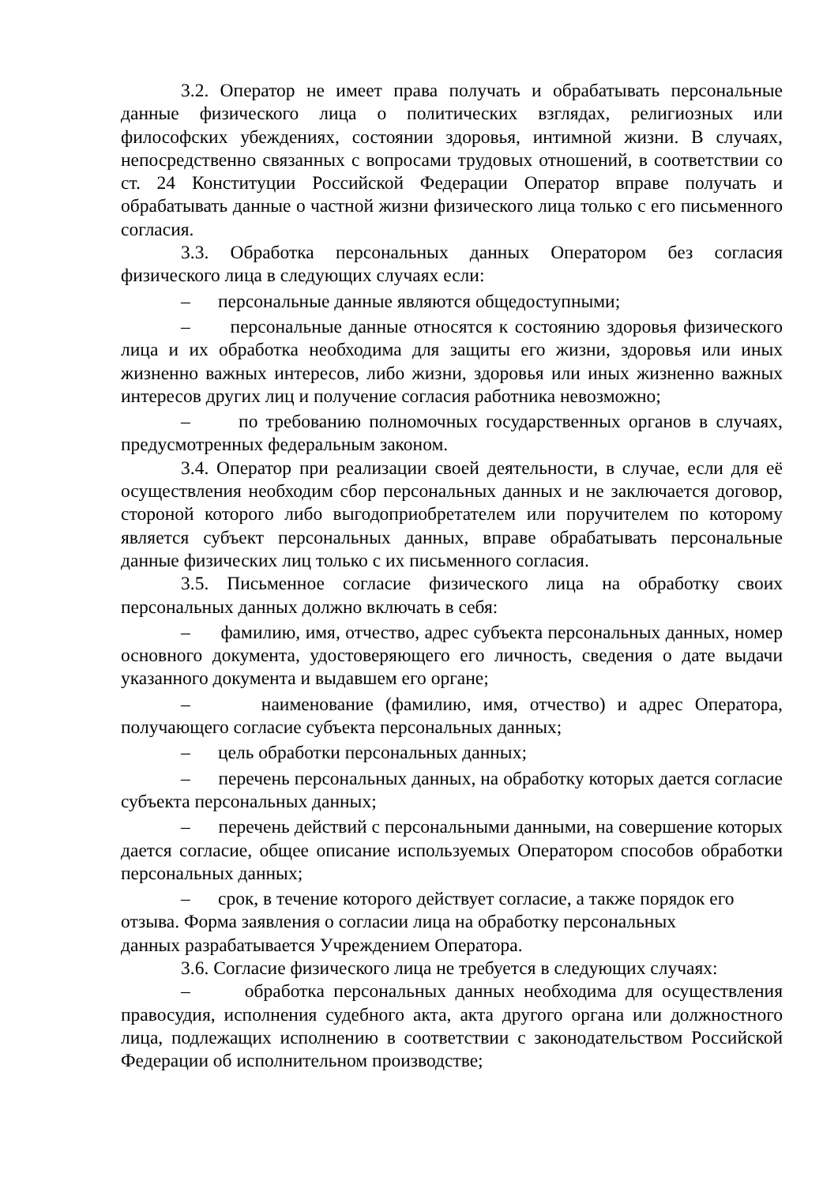3.2. Оператор не имеет права получать и обрабатывать персональные данные физического лица о политических взглядах, религиозных или философских убеждениях, состоянии здоровья, интимной жизни. В случаях, непосредственно связанных с вопросами трудовых отношений, в соответствии со ст. 24 Конституции Российской Федерации Оператор вправе получать и обрабатывать данные о частной жизни физического лица только с его письменного согласия.
3.3. Обработка персональных данных Оператором без согласия физического лица в следующих случаях если:
– персональные данные являются общедоступными;
– персональные данные относятся к состоянию здоровья физического лица и их обработка необходима для защиты его жизни, здоровья или иных жизненно важных интересов, либо жизни, здоровья или иных жизненно важных интересов других лиц и получение согласия работника невозможно;
– по требованию полномочных государственных органов в случаях, предусмотренных федеральным законом.
3.4. Оператор при реализации своей деятельности, в случае, если для её осуществления необходим сбор персональных данных и не заключается договор, стороной которого либо выгодоприобретателем или поручителем по которому является субъект персональных данных, вправе обрабатывать персональные данные физических лиц только с их письменного согласия.
3.5. Письменное согласие физического лица на обработку своих персональных данных должно включать в себя:
– фамилию, имя, отчество, адрес субъекта персональных данных, номер основного документа, удостоверяющего его личность, сведения о дате выдачи указанного документа и выдавшем его органе;
– наименование (фамилию, имя, отчество) и адрес Оператора, получающего согласие субъекта персональных данных;
– цель обработки персональных данных;
– перечень персональных данных, на обработку которых дается согласие субъекта персональных данных;
– перечень действий с персональными данными, на совершение которых дается согласие, общее описание используемых Оператором способов обработки персональных данных;
– срок, в течение которого действует согласие, а также порядок его отзыва. Форма заявления о согласии лица на обработку персональных
данных разрабатывается Учреждением Оператора.
3.6. Согласие физического лица не требуется в следующих случаях:
– обработка персональных данных необходима для осуществления правосудия, исполнения судебного акта, акта другого органа или должностного лица, подлежащих исполнению в соответствии с законодательством Российской Федерации об исполнительном производстве;